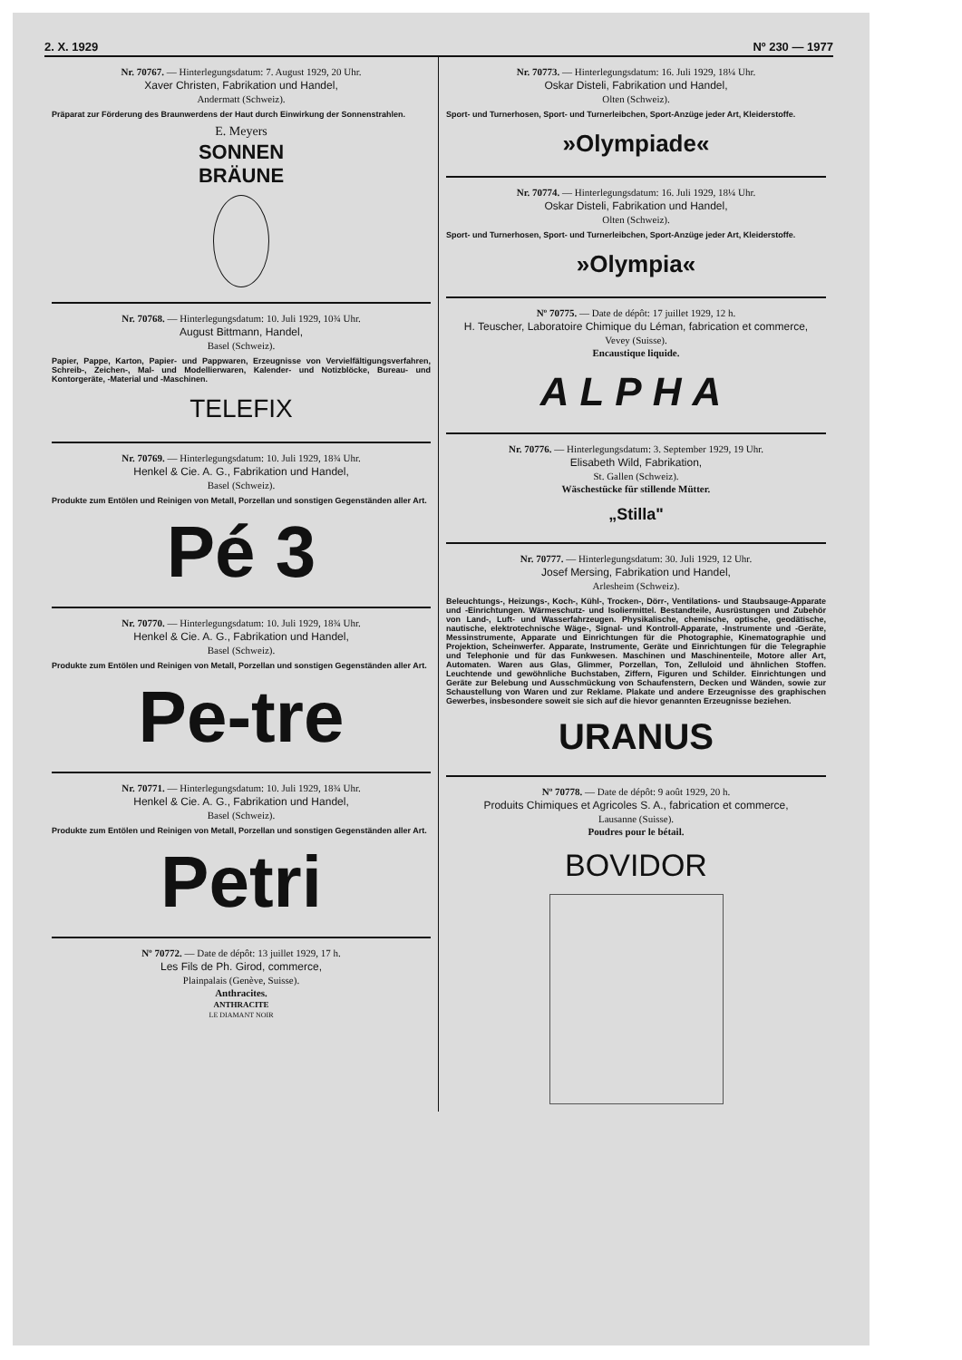2. X. 1929 Nº 230 — 1977
Nr. 70767. — Hinterlegungsdatum: 7. August 1929, 20 Uhr.
Xaver Christen, Fabrikation und Handel,
Andermatt (Schweiz).
Präparat zur Förderung des Braunwerdens der Haut durch Einwirkung der Sonnenstrahlen.
E. Meyers
SONNEN
BRÄUNE
Nr. 70768. — Hinterlegungsdatum: 10. Juli 1929, 10¾ Uhr.
August Bittmann, Handel,
Basel (Schweiz).
Papier, Pappe, Karton, Papier- und Pappwaren, Erzeugnisse von Vervielfältigungsverfahren, Schreib-, Zeichen-, Mal- und Modellierwaren, Kalender- und Notizblöcke, Bureau- und Kontorgeräte, -Material und -Maschinen.
TELEFIX
Nr. 70769. — Hinterlegungsdatum: 10. Juli 1929, 18¾ Uhr.
Henkel & Cie. A. G., Fabrikation und Handel,
Basel (Schweiz).
Produkte zum Entölen und Reinigen von Metall, Porzellan und sonstigen Gegenständen aller Art.
Pé 3
Nr. 70770. — Hinterlegungsdatum: 10. Juli 1929, 18¾ Uhr.
Henkel & Cie. A. G., Fabrikation und Handel,
Basel (Schweiz).
Produkte zum Entölen und Reinigen von Metall, Porzellan und sonstigen Gegenständen aller Art.
Pe-tre
Nr. 70771. — Hinterlegungsdatum: 10. Juli 1929, 18¾ Uhr.
Henkel & Cie. A. G., Fabrikation und Handel,
Basel (Schweiz).
Produkte zum Entölen und Reinigen von Metall, Porzellan und sonstigen Gegenständen aller Art.
Petri
Nº 70772. — Date de dépôt: 13 juillet 1929, 17 h.
Les Fils de Ph. Girod, commerce,
Plainpalais (Genève, Suisse).
Anthracites.
ANTHRACITE
LE DIAMANT NOIR
Nr. 70773. — Hinterlegungsdatum: 16. Juli 1929, 18¼ Uhr.
Oskar Disteli, Fabrikation und Handel,
Olten (Schweiz).
Sport- und Turnerhosen, Sport- und Turnerleibchen, Sport-Anzüge jeder Art, Kleiderstoffe.
»Olympiade«
Nr. 70774. — Hinterlegungsdatum: 16. Juli 1929, 18¼ Uhr.
Oskar Disteli, Fabrikation und Handel,
Olten (Schweiz).
Sport- und Turnerhosen, Sport- und Turnerleibchen, Sport-Anzüge jeder Art, Kleiderstoffe.
»Olympia«
Nº 70775. — Date de dépôt: 17 juillet 1929, 12 h.
H. Teuscher, Laboratoire Chimique du Léman, fabrication et commerce,
Vevey (Suisse).
Encaustique liquide.
ALPHA
Nr. 70776. — Hinterlegungsdatum: 3. September 1929, 19 Uhr.
Elisabeth Wild, Fabrikation,
St. Gallen (Schweiz).
Wäschestücke für stillende Mütter.
„Stilla"
Nr. 70777. — Hinterlegungsdatum: 30. Juli 1929, 12 Uhr.
Josef Mersing, Fabrikation und Handel,
Arlesheim (Schweiz).
Beleuchtungs-, Heizungs-, Koch-, Kühl-, Trocken-, Dörr-, Ventilations- und Staubsauge-Apparate und -Einrichtungen. Wärmeschutz- und Isoliermittel. Bestandteile, Ausrüstungen und Zubehör von Land-, Luft- und Wasserfahrzeugen. Physikalische, chemische, optische, geodätische, nautische, elektrotechnische Wäge-, Signal- und Kontroll-Apparate, -Instrumente und -Geräte, Messinstrumente, Apparate und Einrichtungen für die Photographie, Kinematographie und Projektion, Scheinwerfer. Apparate, Instrumente, Geräte und Einrichtungen für die Telegraphie und Telephonie und für das Funkwesen. Maschinen und Maschinenteile, Motore aller Art, Automaten. Waren aus Glas, Glimmer, Porzellan, Ton, Zelluloid und ähnlichen Stoffen. Leuchtende und gewöhnliche Buchstaben, Ziffern, Figuren und Schilder. Einrichtungen und Geräte zur Belebung und Ausschmückung von Schaufenstern, Decken und Wänden, sowie zur Schaustellung von Waren und zur Reklame. Plakate und andere Erzeugnisse des graphischen Gewerbes, insbesondere soweit sie sich auf die hievor genannten Erzeugnisse beziehen.
URANUS
Nº 70778. — Date de dépôt: 9 août 1929, 20 h.
Produits Chimiques et Agricoles S. A., fabrication et commerce,
Lausanne (Suisse).
Poudres pour le bétail.
BOVIDOR